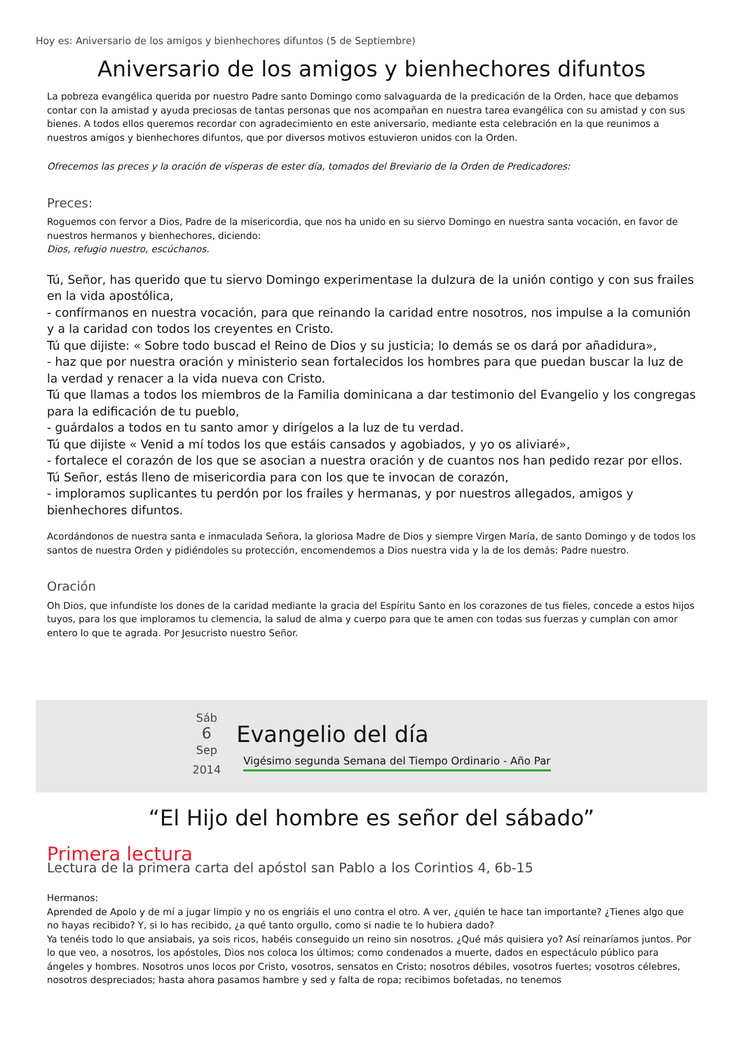Hoy es: Aniversario de los amigos y bienhechores difuntos (5 de Septiembre)
Aniversario de los amigos y bienhechores difuntos
La pobreza evangélica querida por nuestro Padre santo Domingo como salvaguarda de la predicación de la Orden, hace que debamos contar con la amistad y ayuda preciosas de tantas personas que nos acompañan en nuestra tarea evangélica con su amistad y con sus bienes. A todos ellos queremos recordar con agradecimiento en este aniversario, mediante esta celebración en la que reunimos a nuestros amigos y bienhechores difuntos, que por diversos motivos estuvieron unidos con la Orden.
Ofrecemos las preces y la oración de vísperas de ester día, tomados del Breviario de la Orden de Predicadores:
Preces:
Roguemos con fervor a Dios, Padre de la misericordia, que nos ha unido en su siervo Domingo en nuestra santa vocación, en favor de nuestros hermanos y bienhechores, diciendo:
Dios, refugio nuestro, escúchanos.
Tú, Señor, has querido que tu siervo Domingo experimentase la dulzura de la unión contigo y con sus frailes en la vida apostólica,
- confírmanos en nuestra vocación, para que reinando la caridad entre nosotros, nos impulse a la comunión y a la caridad con todos los creyentes en Cristo.
Tú que dijiste: « Sobre todo buscad el Reino de Dios y su justicia; lo demás se os dará por añadidura»,
- haz que por nuestra oración y ministerio sean fortalecidos los hombres para que puedan buscar la luz de la verdad y renacer a la vida nueva con Cristo.
Tú que llamas a todos los miembros de la Familia dominicana a dar testimonio del Evangelio y los congregas para la edificación de tu pueblo,
- guárdalos a todos en tu santo amor y dirígelos a la luz de tu verdad.
Tú que dijiste « Venid a mí todos los que estáis cansados y agobiados, y yo os aliviaré»,
- fortalece el corazón de los que se asocian a nuestra oración y de cuantos nos han pedido rezar por ellos.
Tú Señor, estás lleno de misericordia para con los que te invocan de corazón,
- imploramos suplicantes tu perdón por los frailes y hermanas, y por nuestros allegados, amigos y bienhechores difuntos.
Acordándonos de nuestra santa e inmaculada Señora, la gloriosa Madre de Dios y siempre Virgen María, de santo Domingo y de todos los santos de nuestra Orden y pidiéndoles su protección, encomendemos a Dios nuestra vida y la de los demás: Padre nuestro.
Oración
Oh Dios, que infundiste los dones de la caridad mediante la gracia del Espíritu Santo en los corazones de tus fieles, concede a estos hijos tuyos, para los que imploramos tu clemencia, la salud de alma y cuerpo para que te amen con todas sus fuerzas y cumplan con amor entero lo que te agrada. Por Jesucristo nuestro Señor.
Sáb
6
Sep
2014
Evangelio del día
Vigésimo segunda Semana del Tiempo Ordinario - Año Par
“El Hijo del hombre es señor del sábado”
Primera lectura
Lectura de la primera carta del apóstol san Pablo a los Corintios 4, 6b-15
Hermanos:
Aprended de Apolo y de mí a jugar limpio y no os engriáis el uno contra el otro. A ver, ¿quién te hace tan importante? ¿Tienes algo que no hayas recibido? Y, si lo has recibido, ¿a qué tanto orgullo, como si nadie te lo hubiera dado?
Ya tenéis todo lo que ansiabais, ya sois ricos, habéis conseguido un reino sin nosotros. ¿Qué más quisiera yo? Así reinaríamos juntos. Por lo que veo, a nosotros, los apóstoles, Dios nos coloca los últimos; como condenados a muerte, dados en espectáculo público para ángeles y hombres. Nosotros unos locos por Cristo, vosotros, sensatos en Cristo; nosotros débiles, vosotros fuertes; vosotros célebres, nosotros despreciados; hasta ahora pasamos hambre y sed y falta de ropa; recibimos bofetadas, no tenemos